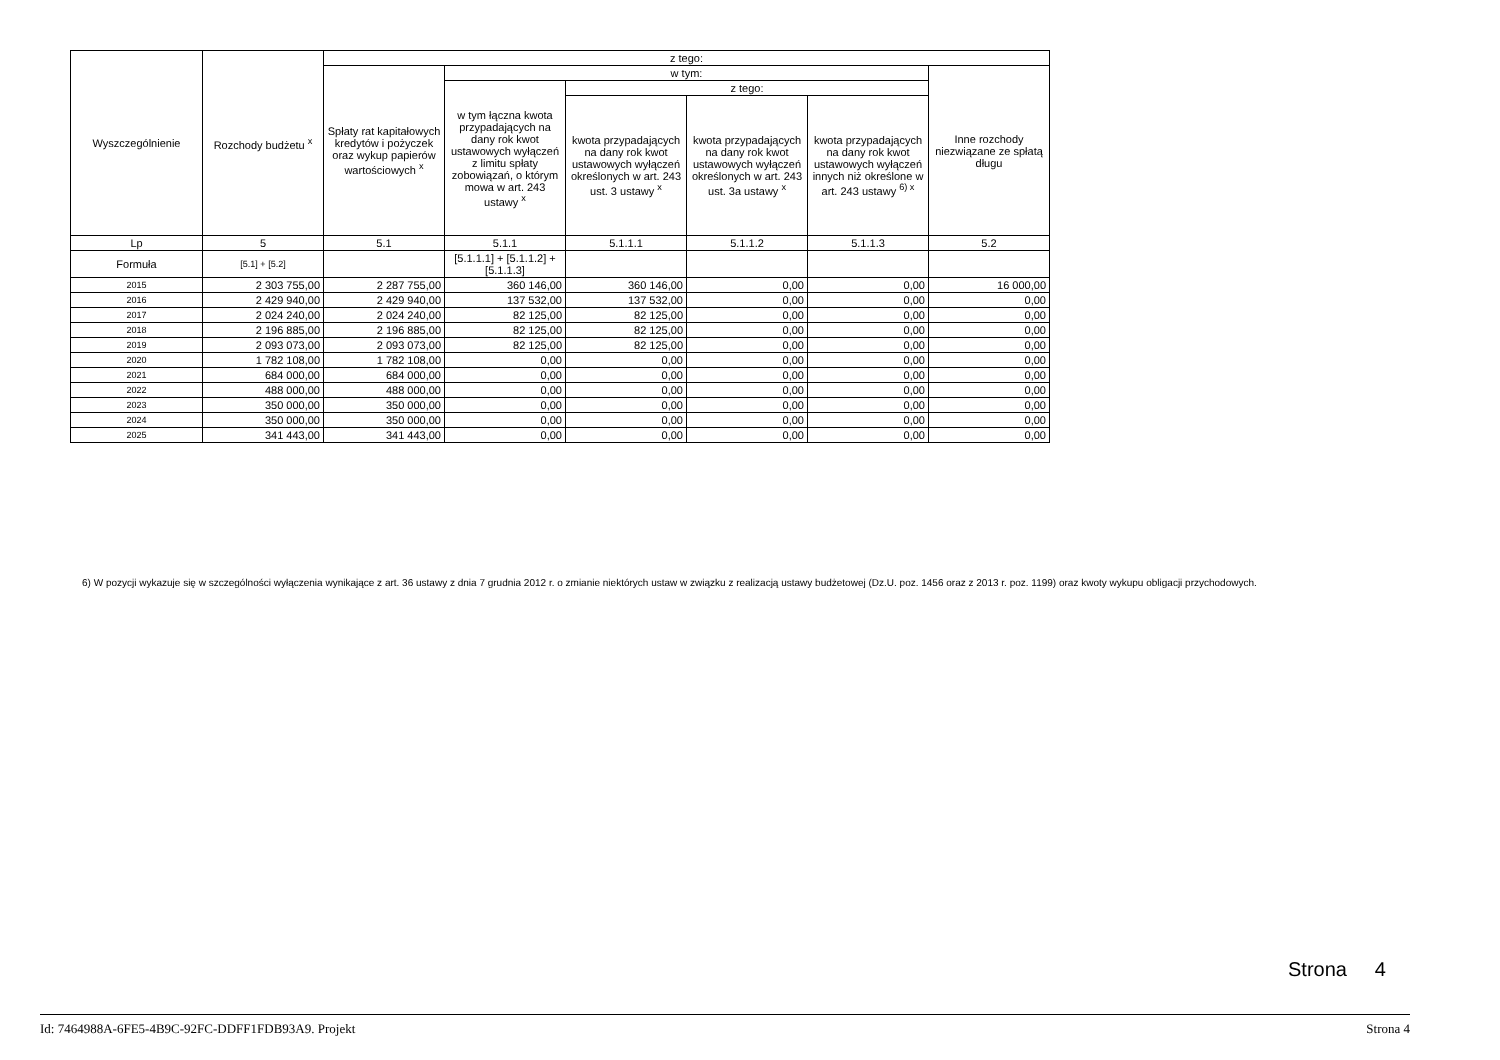| Wyszczególnienie | Rozchody budżetu <sup>x</sup> | z tego: | | | | | |
| --- | --- | --- | --- | --- | --- | --- | --- |
| | | Spłaty rat kapitałowych kredytów i pożyczek oraz wykup papierów wartościowych <sup>x</sup> | w tym: | | | | Inne rozchody niezwiązane ze spłatą długu |
| | | | w tym łączna kwota przypadających na dany rok kwot ustawowych wyłączeń z limitu spłaty zobowiązań, o którym mowa w art. 243 ustawy <sup>x</sup> | z tego: | | | |
| | | | | kwota przypadających na dany rok kwot ustawowych wyłączeń określonych w art. 243 ust. 3 ustawy <sup>x</sup> | kwota przypadających na dany rok kwot ustawowych wyłączeń określonych w art. 243 ust. 3a ustawy <sup>x</sup> | kwota przypadających na dany rok kwot ustawowych wyłączeń innych niż określone w art. 243 ustawy <sup>6) x</sup> | |
| Lp | 5 | 5.1 | 5.1.1 | 5.1.1.1 | 5.1.1.2 | 5.1.1.3 | 5.2 |
| Formuła | [5.1] + [5.2] | | [5.1.1.1] + [5.1.1.2] + [5.1.1.3] | | | | |
| 2015 | 2 303 755,00 | 2 287 755,00 | 360 146,00 | 360 146,00 | 0,00 | 0,00 | 16 000,00 |
| 2016 | 2 429 940,00 | 2 429 940,00 | 137 532,00 | 137 532,00 | 0,00 | 0,00 | 0,00 |
| 2017 | 2 024 240,00 | 2 024 240,00 | 82 125,00 | 82 125,00 | 0,00 | 0,00 | 0,00 |
| 2018 | 2 196 885,00 | 2 196 885,00 | 82 125,00 | 82 125,00 | 0,00 | 0,00 | 0,00 |
| 2019 | 2 093 073,00 | 2 093 073,00 | 82 125,00 | 82 125,00 | 0,00 | 0,00 | 0,00 |
| 2020 | 1 782 108,00 | 1 782 108,00 | 0,00 | 0,00 | 0,00 | 0,00 | 0,00 |
| 2021 | 684 000,00 | 684 000,00 | 0,00 | 0,00 | 0,00 | 0,00 | 0,00 |
| 2022 | 488 000,00 | 488 000,00 | 0,00 | 0,00 | 0,00 | 0,00 | 0,00 |
| 2023 | 350 000,00 | 350 000,00 | 0,00 | 0,00 | 0,00 | 0,00 | 0,00 |
| 2024 | 350 000,00 | 350 000,00 | 0,00 | 0,00 | 0,00 | 0,00 | 0,00 |
| 2025 | 341 443,00 | 341 443,00 | 0,00 | 0,00 | 0,00 | 0,00 | 0,00 |
6) W pozycji wykazuje się w szczególności wyłączenia wynikające z art. 36 ustawy z dnia 7 grudnia 2012 r. o zmianie niektórych ustaw w związku z realizacją ustawy budżetowej (Dz.U. poz. 1456 oraz z 2013 r. poz. 1199) oraz kwoty wykupu obligacji przychodowych.
Strona 4
Id: 7464988A-6FE5-4B9C-92FC-DDFF1FDB93A9. Projekt Strona 4